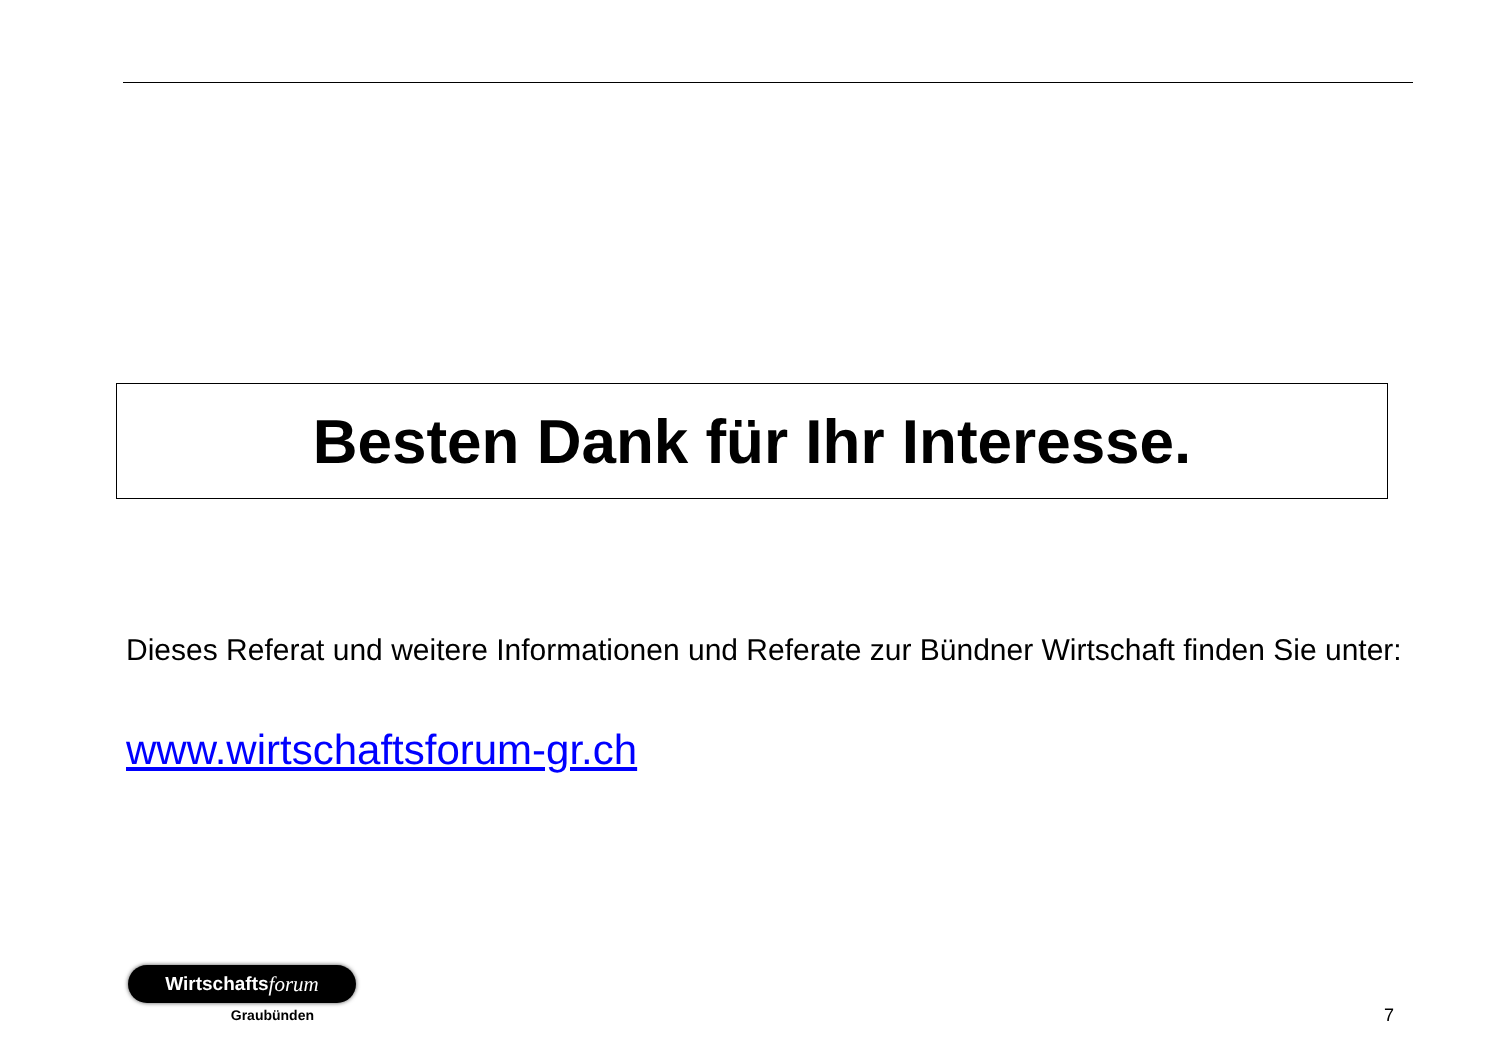Besten Dank für Ihr Interesse.
Dieses Referat und weitere Informationen und Referate zur Bündner Wirtschaft finden Sie unter:
www.wirtschaftsforum-gr.ch
Wirtschafts forum
Graubünden
7